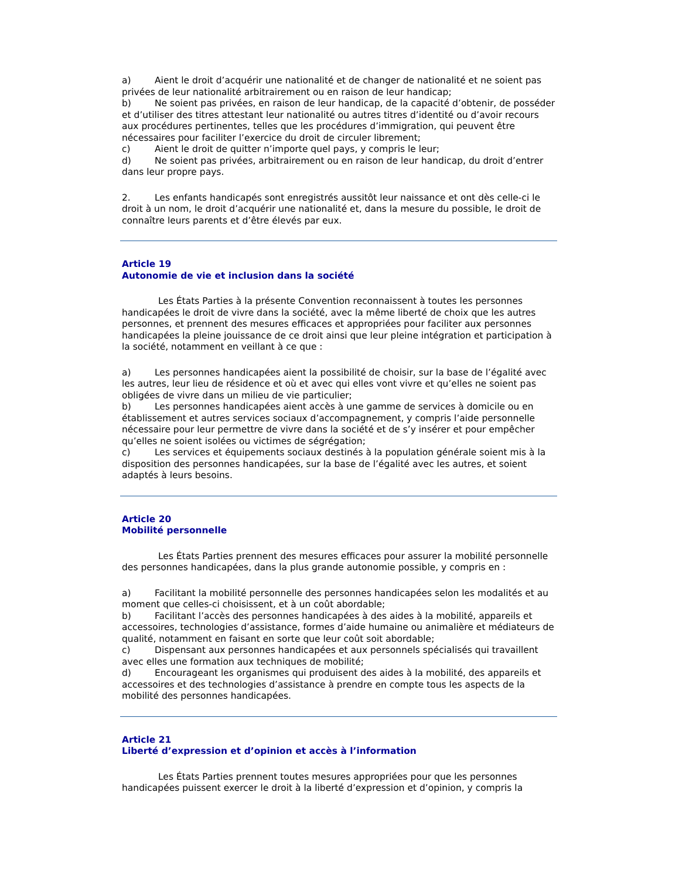a) Aient le droit d’acquérir une nationalité et de changer de nationalité et ne soient pas privées de leur nationalité arbitrairement ou en raison de leur handicap;
b) Ne soient pas privées, en raison de leur handicap, de la capacité d’obtenir, de posséder et d’utiliser des titres attestant leur nationalité ou autres titres d’identité ou d’avoir recours aux procédures pertinentes, telles que les procédures d’immigration, qui peuvent être nécessaires pour faciliter l’exercice du droit de circuler librement;
c) Aient le droit de quitter n’importe quel pays, y compris le leur;
d) Ne soient pas privées, arbitrairement ou en raison de leur handicap, du droit d’entrer dans leur propre pays.
2. Les enfants handicapés sont enregistrés aussitôt leur naissance et ont dès celle-ci le droit à un nom, le droit d’acquérir une nationalité et, dans la mesure du possible, le droit de connaître leurs parents et d’être élevés par eux.
Article 19
Autonomie de vie et inclusion dans la société
Les États Parties à la présente Convention reconnaissent à toutes les personnes handicapées le droit de vivre dans la société, avec la même liberté de choix que les autres personnes, et prennent des mesures efficaces et appropriées pour faciliter aux personnes handicapées la pleine jouissance de ce droit ainsi que leur pleine intégration et participation à la société, notamment en veillant à ce que :
a) Les personnes handicapées aient la possibilité de choisir, sur la base de l’égalité avec les autres, leur lieu de résidence et où et avec qui elles vont vivre et qu’elles ne soient pas obligées de vivre dans un milieu de vie particulier;
b) Les personnes handicapées aient accès à une gamme de services à domicile ou en établissement et autres services sociaux d’accompagnement, y compris l’aide personnelle nécessaire pour leur permettre de vivre dans la société et de s’y insérer et pour empêcher qu’elles ne soient isolées ou victimes de ségrégation;
c) Les services et équipements sociaux destinés à la population générale soient mis à la disposition des personnes handicapées, sur la base de l’égalité avec les autres, et soient adaptés à leurs besoins.
Article 20
Mobilité personnelle
Les États Parties prennent des mesures efficaces pour assurer la mobilité personnelle des personnes handicapées, dans la plus grande autonomie possible, y compris en :
a) Facilitant la mobilité personnelle des personnes handicapées selon les modalités et au moment que celles-ci choisissent, et à un coût abordable;
b) Facilitant l’accès des personnes handicapées à des aides à la mobilité, appareils et accessoires, technologies d’assistance, formes d’aide humaine ou animalière et médiateurs de qualité, notamment en faisant en sorte que leur coût soit abordable;
c) Dispensant aux personnes handicapées et aux personnels spécialisés qui travaillent avec elles une formation aux techniques de mobilité;
d) Encourageant les organismes qui produisent des aides à la mobilité, des appareils et accessoires et des technologies d’assistance à prendre en compte tous les aspects de la mobilité des personnes handicapées.
Article 21
Liberté d’expression et d’opinion et accès à l’information
Les États Parties prennent toutes mesures appropriées pour que les personnes handicapées puissent exercer le droit à la liberté d’expression et d’opinion, y compris la